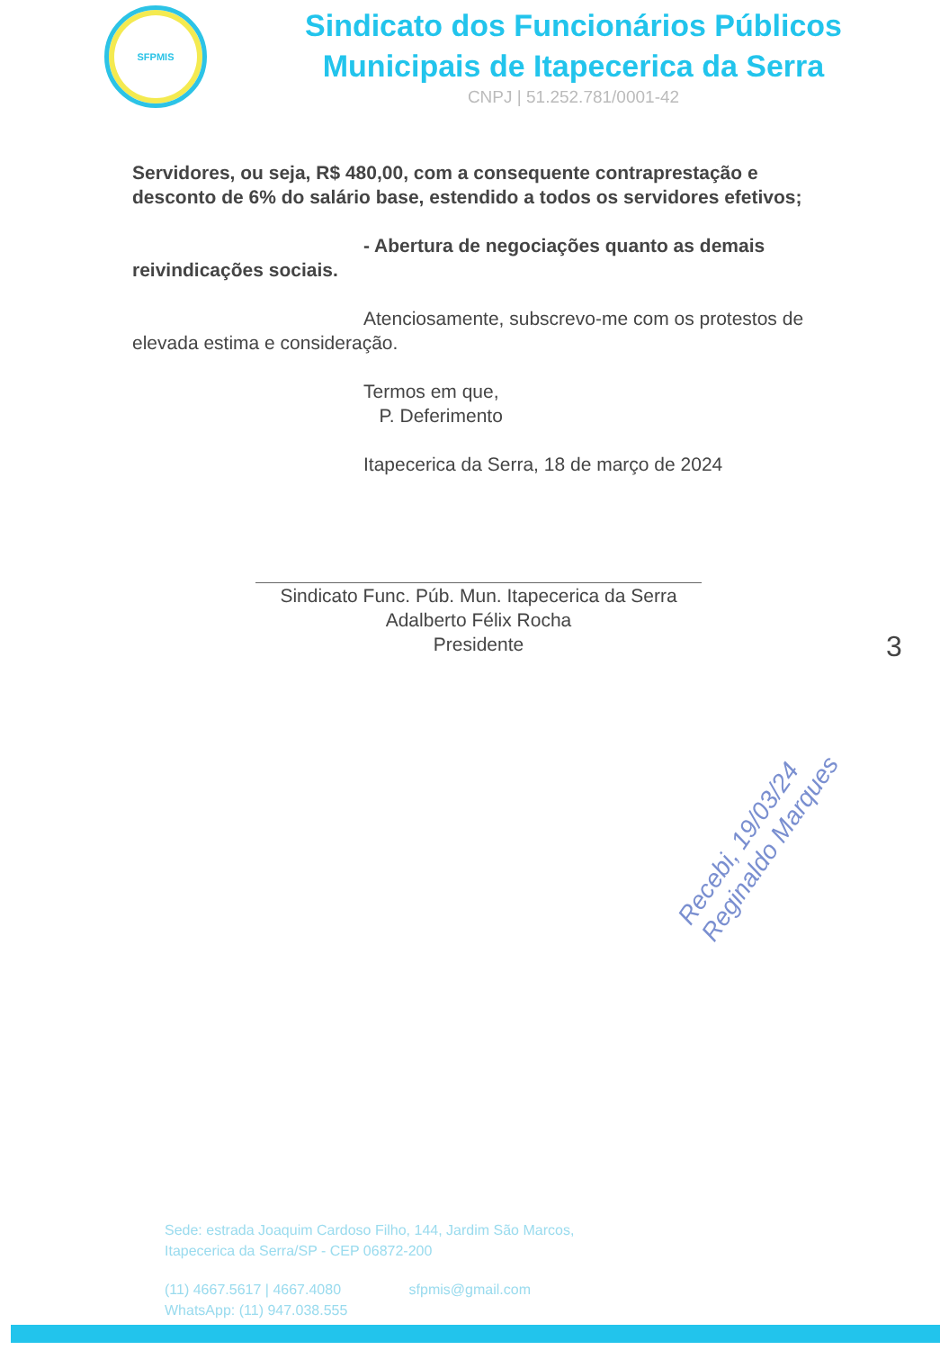SFPMIS
Sindicato dos Funcionários Públicos
Municipais de Itapecerica da Serra
CNPJ | 51.252.781/0001-42
Servidores, ou seja, R$ 480,00, com a consequente contraprestação e desconto de 6% do salário base, estendido a todos os servidores efetivos;
- Abertura de negociações quanto as demais reivindicações sociais.
Atenciosamente, subscrevo-me com os protestos de elevada estima e consideração.
Termos em que,
P. Deferimento
Itapecerica da Serra, 18 de março de 2024
Sindicato Func. Púb. Mun. Itapecerica da Serra
Adalberto Félix Rocha
Presidente
3
Recebi, 19/03/24 Reginaldo Marques
Sede: estrada Joaquim Cardoso Filho, 144, Jardim São Marcos,
Itapecerica da Serra/SP - CEP 06872-200
(11) 4667.5617 | 4667.4080 sfpmis@gmail.com
WhatsApp: (11) 947.038.555